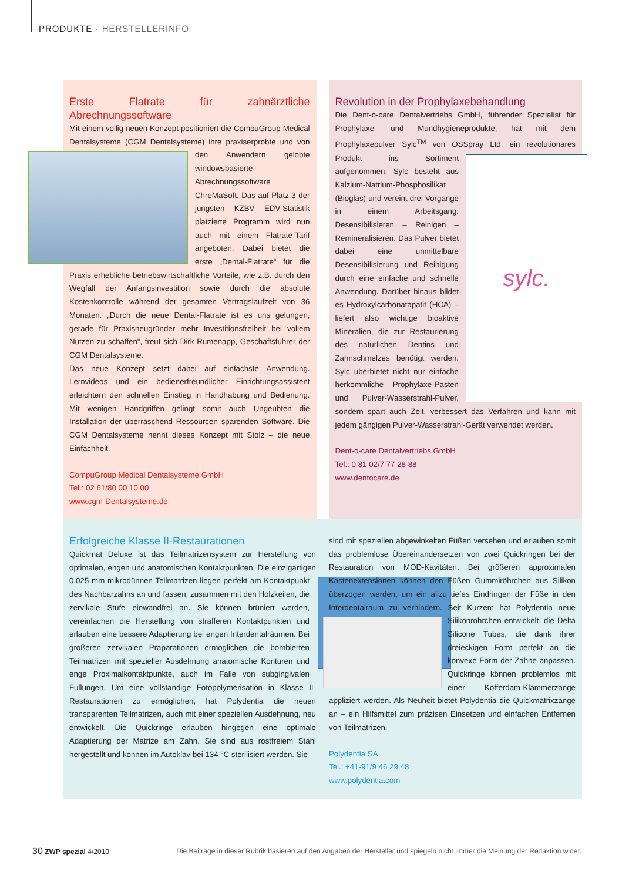PRODUKTE · HERSTELLERINFO
Erste Flatrate für zahnärztliche Abrechnungssoftware
Mit einem völlig neuen Konzept positioniert die CompuGroup Medical Dentalsysteme (CGM Dentalsysteme) ihre praxiserprobte und von den Anwendern gelobte windowsbasierte Abrechnungssoftware ChreMaSoft. Das auf Platz 3 der jüngsten KZBV EDV-Statistik platzierte Programm wird nun auch mit einem Flatrate-Tarif angeboten. Dabei bietet die erste „Dental-Flatrate“ für die Praxis erhebliche betriebswirtschaftliche Vorteile, wie z.B. durch den Wegfall der Anfangsinvestition sowie durch die absolute Kostenkontrolle während der gesamten Vertragslaufzeit von 36 Monaten. „Durch die neue Dental-Flatrate ist es uns gelungen, gerade für Praxisneugründer mehr Investitionsfreiheit bei vollem Nutzen zu schaffen“, freut sich Dirk Rümenapp, Geschäftsführer der CGM Dentalsysteme.
Das neue Konzept setzt dabei auf einfachste Anwendung. Lernvideos und ein bedienerfreundlicher Einrichtungsassistent erleichtern den schnellen Einstieg in Handhabung und Bedienung. Mit wenigen Handgriffen gelingt somit auch Ungeübten die Installation der überraschend Ressourcen sparenden Software. Die CGM Dentalsysteme nennt dieses Konzept mit Stolz – die neue Einfachheit.
CompuGroup Medical Dentalsysteme GmbH
Tel.: 02 61/80 00 10 00
www.cgm-Dentalsysteme.de
Revolution in der Prophylaxebehandlung
Die Dent-o-care Dentalvertriebs GmbH, führender Spezialist für Prophylaxe- und Mundhygieneprodukte, hat mit dem Prophylaxepulver Sylc<sup>TM</sup> von OSSpray Ltd. ein
sylc.
revolutionäres Produkt ins Sortiment aufgenommen. Sylc besteht aus Kalzium-Natrium-Phosphosilikat (Bioglas) und vereint drei Vorgänge in einem Arbeitsgang: Desensibilisieren – Reinigen – Remineralisieren. Das Pulver bietet dabei eine unmittelbare Desensibilisierung und Reinigung durch eine einfache und schnelle Anwendung. Darüber hinaus bildet es Hydroxylcarbonatapatit (HCA) – liefert also wichtige bioaktive Mineralien, die zur Restaurierung des natürlichen Dentins und Zahnschmelzes benötigt werden. Sylc überbietet nicht nur einfache herkömmliche Prophylaxe-Pasten und Pulver-Wasserstrahl-Pulver, sondern spart auch Zeit, verbessert das Verfahren und kann mit jedem gängigen Pulver-Wasserstrahl-Gerät verwendet werden.
Dent-o-care Dentalvertriebs GmbH
Tel.: 0 81 02/7 77 28 88
www.dentocare.de
Erfolgreiche Klasse II-Restaurationen
Quickmat Deluxe ist das Teilmatrizensystem zur Herstellung von optimalen, engen und anatomischen Kontaktpunkten. Die einzigartigen 0,025 mm mikrodünnen Teilmatrizen liegen perfekt am Kontaktpunkt des Nachbarzahns an und fassen, zusammen mit den Holzkeilen, die zervikale Stufe einwandfrei an. Sie können brüniert werden, vereinfachen die Herstellung von strafferen Kontaktpunkten und erlauben eine bessere Adaptierung bei engen Interdentalräumen. Bei größeren zervikalen Präparationen ermöglichen die bombierten Teilmatrizen mit spezieller Ausdehnung anatomische Konturen und enge Proximalkontaktpunkte, auch im Falle von subgingivalen Füllungen. Um eine vollständige Fotopolymerisation in Klasse II-Restaurationen zu ermöglichen, hat Polydentia die neuen transparenten Teilmatrizen, auch mit einer speziellen Ausdehnung, neu entwickelt. Die Quickringe erlauben hingegen eine optimale Adaptierung der Matrize am Zahn. Sie sind aus rostfreiem Stahl hergestellt und können im Autoklav bei 134 °C sterilisiert werden. Sie
sind mit speziellen abgewinkelten Füßen versehen und erlauben somit das problemlose Übereinandersetzen von zwei Quickringen bei der Restauration von MOD-Kavitäten. Bei größeren approximalen Kastenextensionen können den Füßen Gummiröhrchen aus Silikon überzogen werden, um ein allzu tiefes Eindringen der Füße in den Interdentalraum zu verhindern. Seit Kurzem hat Polydentia neue Silikon röhrchen entwickelt, die Delta Silicone Tubes, die dank ihrer dreieckigen Form perfekt an die konvexe Form der Zähne anpassen. Quickringe können problemlos mit einer Kofferdam-Klammerzange appliziert werden. Als Neuheit bietet Polydentia die Quickmatrixzange an – ein Hilfsmittel zum präzisen Einsetzen und einfachen Entfernen von Teilmatrizen.
Polydentia SA
Tel.: +41-91/9 46 29 48
www.polydentia.com
30 ZWP spezial 4/2010 Die Beiträge in dieser Rubrik basieren auf den Angaben der Hersteller und spiegeln nicht immer die Meinung der Redaktion wider.